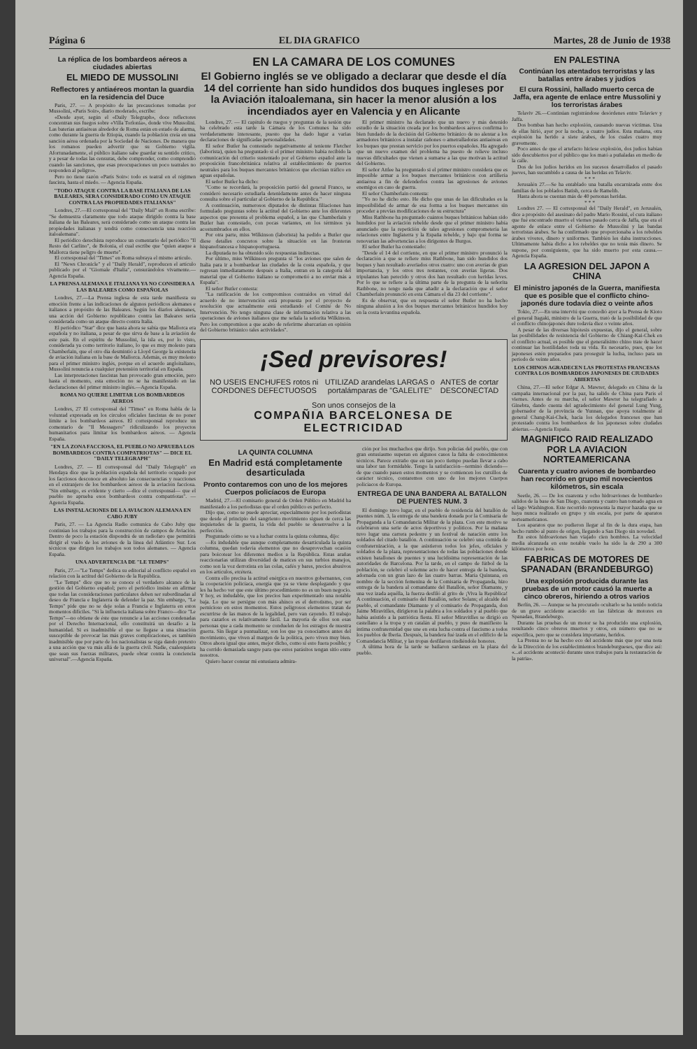Página 6 EL DIA GRAFICO Martes, 28 de Junio de 1938
La réplica de los bombardeos aéreos a ciudades abiertas
EL MIEDO DE MUSSOLINI
Reflectores y antiaéreos montan la guardia en la residencia del Duce
París, 27. — A propósito de las precauciones tomadas por Mussolini, «París Soir», diario moderado, escribe:
«Desde ayer, según el «Daily Telegraph», doce reflectores concentran sus fuegos sobre «Villa Torlonia», donde vive Mussolini. Las baterías antiaéreas alrededor de Roma están en estado de alarma, como durante la guerra de Etiopía, cuando la población creía en una sanción aérea ordenada por la Sociedad de Naciones. De manera que los romanos pueden advertir que su Gobierno vigila. Afortunadamente, el público italiano sabe guardar su sentido crítico, y a pesar de todas las censuras, debe comprender, como comprendió cuando las sanciones, que esas preocupaciones un poco teatrales no responden al peligro».
Pero no tiene razón «París Soir»: todo es teatral en el régimen fascista, hasta el miedo. — Agencia España.
"TODO ATAQUE CONTRA LA BASE ITALIANA DE LAS BALEARES, SERA CONSIDERADO COMO UN ATAQUE CONTRA LAS PROPIEDADES ITALIANAS"
Londres, 27.—El corresponsal del "Daily Mail" en Roma escribe: "Se demuestra claramente que todo ataque dirigido contra la base italiana de las Baleares, será considerado como un ataque contra las propiedades italianas y tendrá como consecuencia una reacción italoalemana".
El periódico derechista reproduce un comentario del periódico "Il Resto del Carlino", de Bolonia, el cual escribe que "quien ataque a Mallorca tiene peligro de muerte".
El corresponsal del "Times" en Roma subraya el mismo artículo.
El "News Chronicle" y el "Daily Herald", reproducen el artículo publicado por el "Giornale d'Italia", censurándolos vivamente.—Agencia España.
LA PRENSA ALEMANA E ITALIANA YA NO CONSIDERA A LAS BALEARES COMO ESPAÑOLAS
Londres, 27.—La Prensa inglesa de esta tarde manifiesta su emoción frente a las indicaciones de algunos periódicos alemanes e italianos a propósito de las Baleares. Según los diarios alemanes, una acción del Gobierno republicano contra las Baleares sería considerada como un ataque directo contra Italia.
El periódico "Star" dice que hasta ahora se sabía que Mallorca era española y no italiana, a pesar de que sirva de base a la aviación de este país. En el espíritu de Mussolini, la isla es, por lo visto, considerada ya como territorio italiano, lo que es muy molesto para Chamberlain, que el otro día desmintió a Lloyd George la existencia de aviación italiana en la base de Mallorca. Además, es muy molesto para el primer ministro inglés, porque en el acuerdo angloitaliano, Mussolini renuncia a cualquier pretensión territorial en España.
Las interpretaciones fascistas han provocado gran emoción, pero hasta el momento, esta emoción no se ha manifestado en las declaraciones del primer ministro inglés.—Agencia España.
ROMA NO QUIERE LIMITAR LOS BOMBARDEOS AEREOS
Londres, 27 El corresponsal del "Times" en Roma habla de la voluntad expresada en los círculos oficiales fascistas de no poner límite a los bombardeos aéreos. El corresponsal reproduce un comentario de "Il Messagero" ridiculizando los proyectos humanitarios para limitar los bombardeos aéreos. — Agencia España.
"EN LA ZONA FACCIOSA, EL PUEBLO NO APRUEBA LOS BOMBARDEOS CONTRA COMPATRIOTAS" — DICE EL "DAILY TELEGRAPH"
Londres, 27. — El corresponsal del "Daily Telegraph" en Hendaya dice que la población española del territorio ocupado por los facciosos desconoce en absoluto las consecuencias y reacciones en el extranjero de los bombardeos aéreos de la aviación facciosa. "Sin embargo, es evidente y cierto —dice el corresponsal— que el pueblo no aprueba esos bombardeos contra compatriotas". — Agencia España.
LAS INSTALACIONES DE LA AVIACION ALEMANA EN CABO JUBY
París, 27. — La Agencia Radio comunica de Cabo Juby que continúan los trabajos para la construcción de campos de Aviación. Dentro de poco la estación dispondrá de un radiofaro que permitirá dirigir el vuelo de los aviones de la línea del Atlántico Sur. Los técnicos que dirigen los trabajos son todos alemanes. — Agencia España.
UNA ADVERTENCIA DE "LE TEMPS"
París, 27.—"Le Temps" dedica su editorial al conflicto español en relación con la actitud del Gobierno de la República.
"Le Temps" dice que no se conoce el verdadero alcance de la gestión del Gobierno español; pero el periódico insiste en afirmar que todas las consideraciones particulares deben ser subordinadas al deseo de Francia e Inglaterra de defender la paz. Sin embargo, "Le Temps" pide que no se deje solas a Francia e Inglaterra en estos momentos difíciles. "Si la influencia italiana sobre Franco—dice "Le Temps"—no obtiene de éste que renuncie a las acciones condenadas por el Derecho Internacional, ello constituirá un desafío a la humanidad. Si es inadmisible el que se llegase a una situación susceptible de provocar las más graves complicaciones, es también inadmisible que por parte de los nacionalistas se siga dando pretexto a una acción que va más allá de la guerra civil. Nadie, cualesquiera que sean sus fuerzas militares, puede obrar contra la conciencia universal".—Agencia España.
EN LA CAMARA DE LOS COMUNES
El Gobierno inglés se ve obligado a declarar que desde el día 14 del corriente han sido hundidos dos buques ingleses por la Aviación italoalemana, sin hacer la menor alusión a los incendiados ayer en Valencia y en Alicante
Londres, 27. — El capítulo de ruegos y preguntas de la sesión que ha celebrado esta tarde la Cámara de los Comunes ha sido verdaderamente interesante, puesto que ha dado lugar a varias declaraciones de significadas personalidades.
El señor Butler ha contestado negativamente al teniente Fletcher (laborista), quien ha preguntado si el primer ministro había recibido la comunicación del criterio sustentado por el Gobierno español ante la proposición francobritánica relativa al establecimiento de puertos neutrales para los buques mercantes británicos que efectúan tráfico en aguas españolas.
El señor Butler ha dicho:
"Como se recordará, la proposición partió del general Franco, se consideró necesario estudiarla detenidamente antes de hacer ninguna consulta sobre el particular al Gobierno de la República."
A continuación, numerosos diputados de distintas filiaciones han formulado preguntas sobre la actitud del Gobierno ante los diferentes aspectos que presenta el problema español, a las que Chamberlain y Butler han contestado, con pocas variantes, en los términos ya acostumbrados en ellos.
Por otra parte, miss Wilkinson (laborista) ha pedido a Butler que diese detalles concretos sobre la situación en las fronteras hispanofrancesa e hispanoportuguesa.
La diputada no ha obtenido sólo respuestas indirectas.
Por último, miss Wilkinson pregunta si "los aviones que salen de Italia para ir a bombardear las ciudades de la costa española, y que regresan inmediatamente después a Italia, entran en la categoría del material que el Gobierno italiano se comprometió a no enviar más a España".
El señor Butler contesta:
"La ratificación de los compromisos contraídos en virtud del acuerdo de no intervención está propuesta por el proyecto de resolución que actualmente está estudiando el Comité de No Intervención. No tengo ninguna clase de información relativa a las operaciones de aviones italianos que me señala la señorita Wilkinson. Pero los compromisos a que acabo de referirme abarcarían en opinión del Gobierno británico tales actividades".
El primer ministro ha declarado que un nuevo y más detenido estudio de la situación creada por los bombardeos aéreos confirma lo bien fundado de la decisión del Gobierno británico de no alentar a los armadores británicos a instalar cañones o ametralladoras antiaéreas en los buques que prestan servicio por los puertos españoles. Ha agregado que un nuevo examen del problema ha puesto de relieve incluso nuevas dificultades que vienen a sumarse a las que motivan la actitud del Gobierno.
El señor Attlee ha preguntado si el primer ministro considera que es imposible armar a los buques mercantes británicos con artillería antiaérea a fin de defenderlos contra las agresiones de aviones enemigos en caso de guerra.
El señor Chamberlain contesta:
"Yo no he dicho esto. He dicho que unas de las dificultades es la imposibilidad de armar de esa forma a los buques mercantes sin proceder a previas modificaciones de su estructura"
Miss Rathbone ha preguntado cuántos buques británicos habían sido hundidos por la aviación rebelde desde que el primer ministro había anunciado que la repetición de tales agresiones comprometería las relaciones entre Inglaterra y la España rebelde, y bajo qué forma se renovarían las advertencias a los dirigentes de Burgos.
El señor Butler ha contestado:
"Desde el 14 del corriente, en que el primer ministro pronunció la declaración a que se refiere miss Rathbone, han sido hundidos dos buques y han resultado averiados otros cuatro: uno con averías de gran importancia, y los otros tres restantes, con averías ligeras. Dos tripulantes han perecido y otros dos han resultado con heridas leves. Por lo que se refiere a la última parte de la pregunta de la señorita Rathbone, no tengo nada que añadir a la declaración que el señor Chamberlain pronunció en esta Cámara el día 23 del corriente".
Es de observar, que en respuesta el señor Butler no ha hecho ninguna alusión a los dos buques mercantes británicos hundidos hoy en la costa levantina española.
¡Sed previsores!
NO USEIS ENCHUFES rotos ni CORDONES DEFECTUOSOS UTILIZAD arandelas LARGAS o portalámparas de "GALELITE" ANTES de cortar DESCONECTAD
Son unos consejos de la
COMPAÑIA BARCELONESA DE ELECTRICIDAD
LA QUINTA COLUMNA
En Madrid está completamente desarticulada
Pronto contaremos con uno de los mejores Cuerpos policíacos de Europa
Madrid, 27.—El comisario general de Orden Público en Madrid ha manifestado a los periodistas que el orden público es perfecto.
Dijo que, como se puede apreciar, especialmente por los periodistas que desde el principio del sangriento movimiento siguen de cerca las inquietudes de la guerra, la vida del pueblo se desenvuelve a la perfección.
Preguntado cómo se va a luchar contra la quinta columna, dijo:
—Es indudable que aunque completamente desarticulada la quinta columna, quedan todavía elementos que no desaprovechan ocasión para boicotear los diferentes medios a la República. Estas arañas reaccionarias utilizan diversidad de matices en sus turbios manejos, como son la voz derrotista en las colas, cafés y bares, precios abusivos en los artículos, etcétera.
Contra ello precisa la actitud enérgica en nuestros gobernantes, con la cooperación policíaca, energía que ya se viene desplegando y que les ha hecho ver que este último procedimiento no es un buen negocio. Y hoy, es indudable, que los precios han experimentado una notable baja. Lo que se persigue con más ahínco es el derrotismo, por ser pernicioso en estos momentos. Estos peligrosos elementos tratan de escurrirse de las manos de la legalidad, pero van cayendo. El trabajo para cazarlos es relativamente fácil. La mayoría de ellos son esas personas que a cada momento se conduelen de los estragos de nuestra guerra. Sin llegar a puntualizar, son los que ya conocíamos antes del movimiento, que viven al margen de la política, pero viven muy bien. Otros ahora igual que antes, mejor dicho, como si esto fuera posible; y ha corrido demasiada sangre para que estos parásitos tengan sitio entre nosotros.
Quiero hacer constar mi entusiasta admira-
ción por los muchachos que dirijo. Son policías del pueblo, que con gran entusiasmo superan en algunos casos la falta de conocimientos técnicos. Parece extraño que en tan poco tiempo puedan llevar a cabo una labor tan formidable. Tengo la satisfacción—terminó diciendo—de que cuando pasen estos momentos y se comiencen los cursillos de carácter técnico, contaremos con uno de los mejores Cuerpos policíacos de Europa.
ENTREGA DE UNA BANDERA AL BATALLON DE PUENTES NUM. 3
El domingo tuvo lugar, en el pueblo de residencia del batallón de puentes núm. 3, la entrega de una bandera donada por la Comisaría de Propaganda a la Comandancia Militar de la plaza. Con este motivo se celebraron una serie de actos deportivos y políticos. Por la mañana tuvo lugar una carrera pedestre y un festival de natación entre los soldados del citado batallón. A continuación se celebró una comida de confraternización, a la que asistieron todos los jefes, oficiales y soldados de la plaza, representaciones de todas las poblaciones donde existen batallones de puentes y una lucidísima representación de las autoridades de Barcelona. Por la tarde, en el campo de fútbol de la población, se celebró el solemne acto de hacer entrega de la bandera, adornada con un gran lazo de las cuatro barras. María Quintana, en nombre de la sección femenina de la Comisaría de Propaganda, hizo entrega de la bandera al comandante del Batallón, señor Diamante, y una vez izada aquélla, la fuerza desfiló al grito de ¡Viva la República! A continuación, el comisario del Batallón, señor Solans; el alcalde del pueblo, el comandante Diamante y el comisario de Propaganda, don Jaime Miravitlles, dirigieron la palabra a los soldados y al pueblo que había asistido a la patriótica fiesta. El señor Miravitlles se dirigió en castellano a la tropa y en catalán al pueblo, y puso de manifiesto la íntima confraternidad que une en esta lucha contra el fascismo a todos los pueblos de Iberia. Después, la bandera fué izada en el edificio de la Comandancia Militar, y las tropas desfilaron rindiéndole honores.
A última hora de la tarde se bailaron sardanas en la plaza del pueblo.
EN PALESTINA
Continúan los atentados terroristas y las batallas entre árabes y judíos
El cura Rossini, hallado muerto cerca de Jaffa, era agente de enlace entre Mussolini y los terroristas árabes
Telaviv 26.—Continúan registrándose desórdenes entre Telaviev y Jaffa.
Dos bombas han hecho explosión, causando nuevas víctimas. Una de ellas hirió, ayer por la noche, a cuatro judíos. Esta mañana, otra explosión ha herido a siete árabes, de los cuales cuatro muy gravemente.
Poco antes de que el artefacto hiciese explosión, dos judíos habían sido descubiertos por el público que los mató a puñaladas en medio de la calle.
Dos de los judíos heridos en los sucesos desarrollados el pasado jueves, han sucumbido a causa de las heridas en Telaviv.
* * *
Jerusalén 27.—Se ha entablado una batalla encarnizada entre dos familias de los poblados Batish, cerca de Ramelth.
Hasta ahora se cuentan más de 40 personas heridas.
* * *
Londres 27. — El corresponsal del "Daily Herald", en Jerusalén, dice a propósito del asesinato del padre Mario Rossini, el cura italiano que fué encontrado muerto el viernes pasado cerca de Jaffa, que era el agente de enlace entre el Gobierno de Mussolini y las bandas terroristas árabes. Se ha confirmado que proporcionaba a los rebeldes árabes víveres, dinero y uniformes. También les daba instrucciones. Ultimamente había dicho a los rebeldes que no tenía más dinero. Se supone, por consiguiente, que ha sido muerto por esta causa.—Agencia España.
LA AGRESION DEL JAPON A CHINA
El ministro japonés de la Guerra, manifiesta que es posible que el conflicto chino-japonés dure todavía diez o veinte años
Tokio, 27.—En una interviú que concedió ayer a la Prensa de Kioto el general Itagaki, ministro de la Guerra, trató de la posibilidad de que el conflicto chinojaponés dure todavía diez o veinte años.
A pesar de las diversas hipótesis expuestas, dijo el general, sobre las posibilidades de resistencia del Gobierno de Chiang-Kai-Chek en el conflicto actual, es posible que el generalísimo chino trate de hacer continuar las hostilidades toda su vida. Es necesario, pues, que los japoneses estén preparados para proseguir la lucha, incluso para un período de veinte años.
LOS CHINOS AGRADECEN LAS PROTESTAS FRANCESAS CONTRA LOS BOMBARDEOS JAPONESES DE CIUDADES ABIERTAS
China, 27.—El señor Edgar A. Mawrer, delegado en China de la campaña internacional por la paz, ha salido de China para París el viernes. Antes de su marcha, el señor Mawrer ha telegrafiado a Ginebra, dando cuenta del agradecimiento del general Lung Yung, gobernador de la provincia de Yunnan, que apoya totalmente al general Chang-Kai-Chek, hacia los delegados franceses que han protestado contra los bombardeos de los japoneses sobre ciudades abiertas.—Agencia España.
MAGNIFICO RAID REALIZADO POR LA AVIACION NORTEAMERICANA
Cuarenta y cuatro aviones de bombardeo han recorrido en grupo mil novecientos kilómetros, sin escala
Seetle, 26. — De los cuarenta y ocho hidroaviones de bombardeo salidos de la base de San Diego, cuarenta y cuatro han tomado agua en el lago Wáshington. Este recorrido representa la mayor hazaña que se haya nunca realizado en grupo y sin escala, por parte de aparatos norteamericanos.
Los aparatos que no pudieron llegar al fin de la dura etapa, han hecho rumbo al punto de origen, llegando a San Diego sin novedad.
En estos hidroaviones han viajado cien hombres. La velocidad media alcanzada en este notable vuelo ha sido la de 290 a 300 kilómetros por hora.
FABRICAS DE MOTORES DE SPANADAN (BRANDEBURGO)
Una explosión producida durante las pruebas de un motor causó la muerte a cinco obreros, hiriendo a otros varios
Berlín, 26. — Aunque se ha procurado ocultarlo se ha tenido noticia de un grave accidente acaecido en las fábricas de motores en Spanadau, Brandeburgo.
Durante las pruebas de un motor se ha producido una explosión, resultando cinco obreros muertos y otros, en número que no se especifica, pero que se considera importante, heridos.
La Prensa no se ha hecho eco del accidente más que por una nota de la Dirección de los establecimientos brandeburgueses, que dice así: «...el accidente aconteció durante unos trabajos para la restauración de la patria».